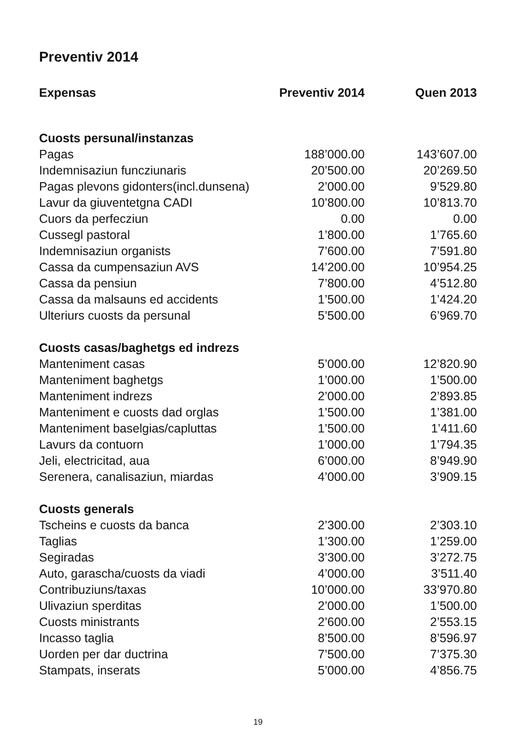Preventiv 2014
| Expensas | Preventiv 2014 | Quen 2013 |
| --- | --- | --- |
| Cuosts persunal/instanzas | | |
| Pagas | 188’000.00 | 143’607.00 |
| Indemnisaziun funcziunaris | 20’500.00 | 20’269.50 |
| Pagas plevons gidonters(incl.dunsena) | 2’000.00 | 9’529.80 |
| Lavur da giuventetgna CADI | 10’800.00 | 10’813.70 |
| Cuors da perfecziun | 0.00 | 0.00 |
| Cussegl pastoral | 1’800.00 | 1’765.60 |
| Indemnisaziun organists | 7’600.00 | 7’591.80 |
| Cassa da cumpensaziun AVS | 14’200.00 | 10’954.25 |
| Cassa da pensiun | 7’800.00 | 4’512.80 |
| Cassa da malsauns ed accidents | 1’500.00 | 1’424.20 |
| Ulteriurs cuosts da persunal | 5’500.00 | 6’969.70 |
| Cuosts casas/baghetgs ed indrezs | | |
| Manteniment casas | 5’000.00 | 12’820.90 |
| Manteniment baghetgs | 1’000.00 | 1’500.00 |
| Manteniment indrezs | 2’000.00 | 2’893.85 |
| Manteniment e cuosts dad orglas | 1’500.00 | 1’381.00 |
| Manteniment baselgias/capluttas | 1’500.00 | 1’411.60 |
| Lavurs da contuorn | 1’000.00 | 1’794.35 |
| Jeli, electricitad, aua | 6’000.00 | 8’949.90 |
| Serenera, canalisaziun, miardas | 4’000.00 | 3’909.15 |
| Cuosts generals | | |
| Tscheins e cuosts da banca | 2’300.00 | 2’303.10 |
| Taglias | 1’300.00 | 1’259.00 |
| Segiradas | 3’300.00 | 3’272.75 |
| Auto, garascha/cuosts da viadi | 4’000.00 | 3’511.40 |
| Contribuziuns/taxas | 10’000.00 | 33’970.80 |
| Ulivaziun sperditas | 2’000.00 | 1’500.00 |
| Cuosts ministrants | 2’600.00 | 2’553.15 |
| Incasso taglia | 8’500.00 | 8’596.97 |
| Uorden per dar ductrina | 7’500.00 | 7’375.30 |
| Stampats, inserats | 5’000.00 | 4’856.75 |
19